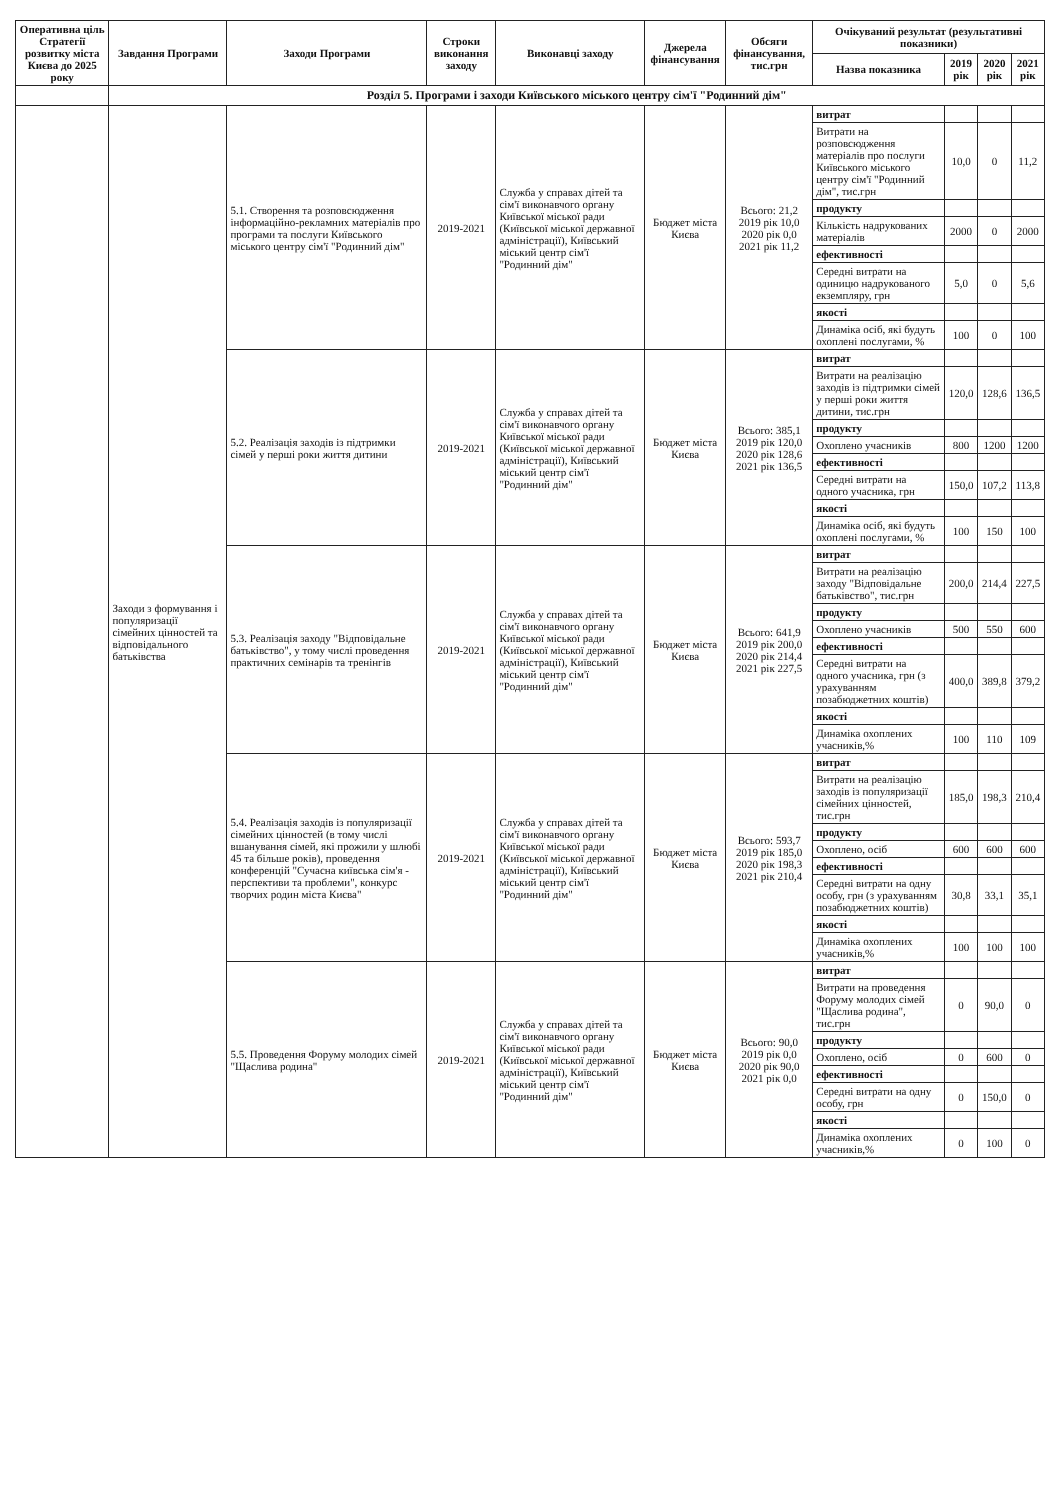| Оперативна ціль Стратегії розвитку міста Києва до 2025 року | Завдання Програми | Заходи Програми | Строки виконання заходу | Виконавці заходу | Джерела фінансування | Обсяги фінансування, тис.грн | Очікуваний результат (результативні показники) | | | |
| --- | --- | --- | --- | --- | --- | --- | --- | --- | --- | --- |
| | | | | | | | Назва показника | 2019 рік | 2020 рік | 2021 рік |
| | Розділ 5. Програми і заходи Київського міського центру сім'ї "Родинний дім" | | | | | | | | | |
| | Заходи з формування і популяризації сімейних цінностей та відповідального батьківства | 5.1. Створення та розповсюдження інформаційно-рекламних матеріалів про програми та послуги Київського міського центру сім'ї "Родинний дім" | 2019-2021 | Служба у справах дітей та сім'ї виконавчого органу Київської міської ради (Київської міської державної адміністрації), Київський міський центр сім'ї "Родинний дім" | Бюджет міста Києва | Всього: 21,2 2019 рік 10,0 2020 рік 0,0 2021 рік 11,2 | витрат | | | |
| | | | | | | | Витрати на розповсюдження матеріалів про послуги Київського міського центру сім'ї "Родинний дім", тис.грн | 10,0 | 0 | 11,2 |
| | | | | | | | продукту | | | |
| | | | | | | | Кількість надрукованих матеріалів | 2000 | 0 | 2000 |
| | | | | | | | ефективності | | | |
| | | | | | | | Середні витрати на одиницю надрукованого екземпляру, грн | 5,0 | 0 | 5,6 |
| | | | | | | | якості | | | |
| | | | | | | | Динаміка осіб, які будуть охоплені послугами, % | 100 | 0 | 100 |
| | | 5.2. Реалізація заходів із підтримки сімей у перші роки життя дитини | 2019-2021 | Служба у справах дітей та сім'ї виконавчого органу Київської міської ради (Київської міської державної адміністрації), Київський міський центр сім'ї "Родинний дім" | Бюджет міста Києва | Всього: 385,1 2019 рік 120,0 2020 рік 128,6 2021 рік 136,5 | витрат | | | |
| | | | | | | | Витрати на реалізацію заходів із підтримки сімей у перші роки життя дитини, тис.грн | 120,0 | 128,6 | 136,5 |
| | | | | | | | продукту | | | |
| | | | | | | | Охоплено учасників | 800 | 1200 | 1200 |
| | | | | | | | ефективності | | | |
| | | | | | | | Середні витрати на одного учасника, грн | 150,0 | 107,2 | 113,8 |
| | | | | | | | якості | | | |
| | | | | | | | Динаміка осіб, які будуть охоплені послугами, % | 100 | 150 | 100 |
| | | 5.3. Реалізація заходу "Відповідальне батьківство", у тому числі проведення практичних семінарів та тренінгів | 2019-2021 | Служба у справах дітей та сім'ї виконавчого органу Київської міської ради (Київської міської державної адміністрації), Київський міський центр сім'ї "Родинний дім" | Бюджет міста Києва | Всього: 641,9 2019 рік 200,0 2020 рік 214,4 2021 рік 227,5 | витрат | | | |
| | | | | | | | Витрати на реалізацію заходу "Відповідальне батьківство", тис.грн | 200,0 | 214,4 | 227,5 |
| | | | | | | | продукту | | | |
| | | | | | | | Охоплено учасників | 500 | 550 | 600 |
| | | | | | | | ефективності | | | |
| | | | | | | | Середні витрати на одного учасника, грн (з урахуванням позабюджетних коштів) | 400,0 | 389,8 | 379,2 |
| | | | | | | | якості | | | |
| | | | | | | | Динаміка охоплених учасників,% | 100 | 110 | 109 |
| | | 5.4. Реалізація заходів із популяризації сімейних цінностей (в тому числі вшанування сімей, які прожили у шлюбі 45 та більше років), проведення конференцій "Сучасна київська сім'я - перспективи та проблеми", конкурс творчих родин міста Києва" | 2019-2021 | Служба у справах дітей та сім'ї виконавчого органу Київської міської ради (Київської міської державної адміністрації), Київський міський центр сім'ї "Родинний дім" | Бюджет міста Києва | Всього: 593,7 2019 рік 185,0 2020 рік 198,3 2021 рік 210,4 | витрат | | | |
| | | | | | | | Витрати на реалізацію заходів із популяризації сімейних цінностей, тис.грн | 185,0 | 198,3 | 210,4 |
| | | | | | | | продукту | | | |
| | | | | | | | Охоплено, осіб | 600 | 600 | 600 |
| | | | | | | | ефективності | | | |
| | | | | | | | Середні витрати на одну особу, грн (з урахуванням позабюджетних коштів) | 30,8 | 33,1 | 35,1 |
| | | | | | | | якості | | | |
| | | | | | | | Динаміка охоплених учасників,% | 100 | 100 | 100 |
| | | 5.5. Проведення Форуму молодих сімей "Щаслива родина" | 2019-2021 | Служба у справах дітей та сім'ї виконавчого органу Київської міської ради (Київської міської державної адміністрації), Київський міський центр сім'ї "Родинний дім" | Бюджет міста Києва | Всього: 90,0 2019 рік 0,0 2020 рік 90,0 2021 рік 0,0 | витрат | | | |
| | | | | | | | Витрати на проведення Форуму молодих сімей "Щаслива родина", тис.грн | 0 | 90,0 | 0 |
| | | | | | | | продукту | | | |
| | | | | | | | Охоплено, осіб | 0 | 600 | 0 |
| | | | | | | | ефективності | | | |
| | | | | | | | Середні витрати на одну особу, грн | 0 | 150,0 | 0 |
| | | | | | | | якості | | | |
| | | | | | | | Динаміка охоплених учасників,% | 0 | 100 | 0 |